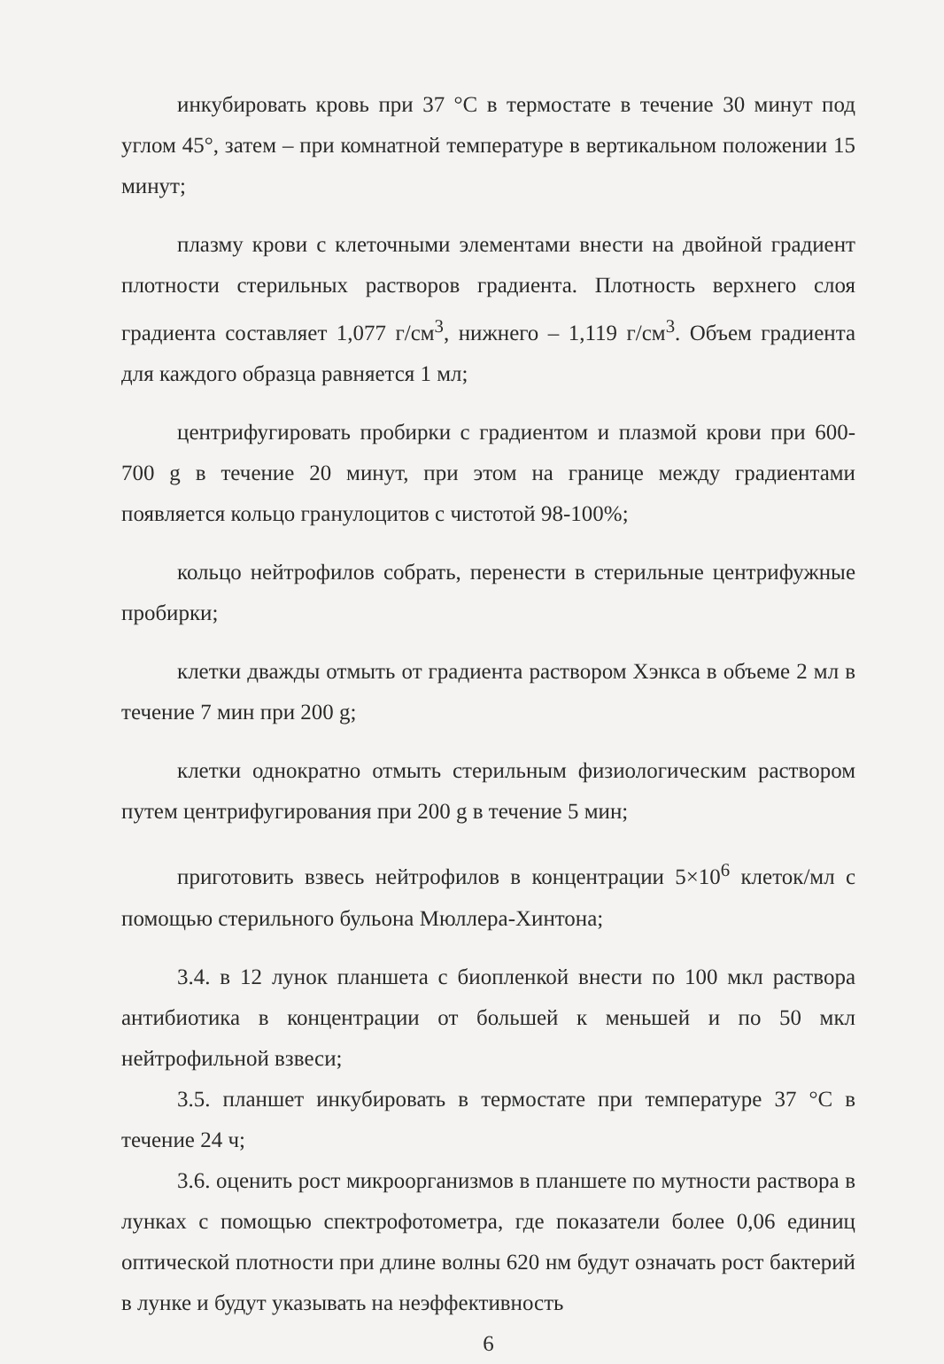инкубировать кровь при 37 °С в термостате в течение 30 минут под углом 45°, затем – при комнатной температуре в вертикальном положении 15 минут;
плазму крови с клеточными элементами внести на двойной градиент плотности стерильных растворов градиента. Плотность верхнего слоя градиента составляет 1,077 г/см<sup>3</sup>, нижнего – 1,119 г/см<sup>3</sup>. Объем градиента для каждого образца равняется 1 мл;
центрифугировать пробирки с градиентом и плазмой крови при 600-700 g в течение 20 минут, при этом на границе между градиентами появляется кольцо гранулоцитов с чистотой 98-100%;
кольцо нейтрофилов собрать, перенести в стерильные центрифужные пробирки;
клетки дважды отмыть от градиента раствором Хэнкса в объеме 2 мл в течение 7 мин при 200 g;
клетки однократно отмыть стерильным физиологическим раствором путем центрифугирования при 200 g в течение 5 мин;
приготовить взвесь нейтрофилов в концентрации 5×10<sup>6</sup> клеток/мл с помощью стерильного бульона Мюллера-Хинтона;
3.4. в 12 лунок планшета с биопленкой внести по 100 мкл раствора антибиотика в концентрации от большей к меньшей и по 50 мкл нейтрофильной взвеси;
3.5. планшет инкубировать в термостате при температуре 37 °С в течение 24 ч;
3.6. оценить рост микроорганизмов в планшете по мутности раствора в лунках с помощью спектрофотометра, где показатели более 0,06 единиц оптической плотности при длине волны 620 нм будут означать рост бактерий в лунке и будут указывать на неэффективность
6